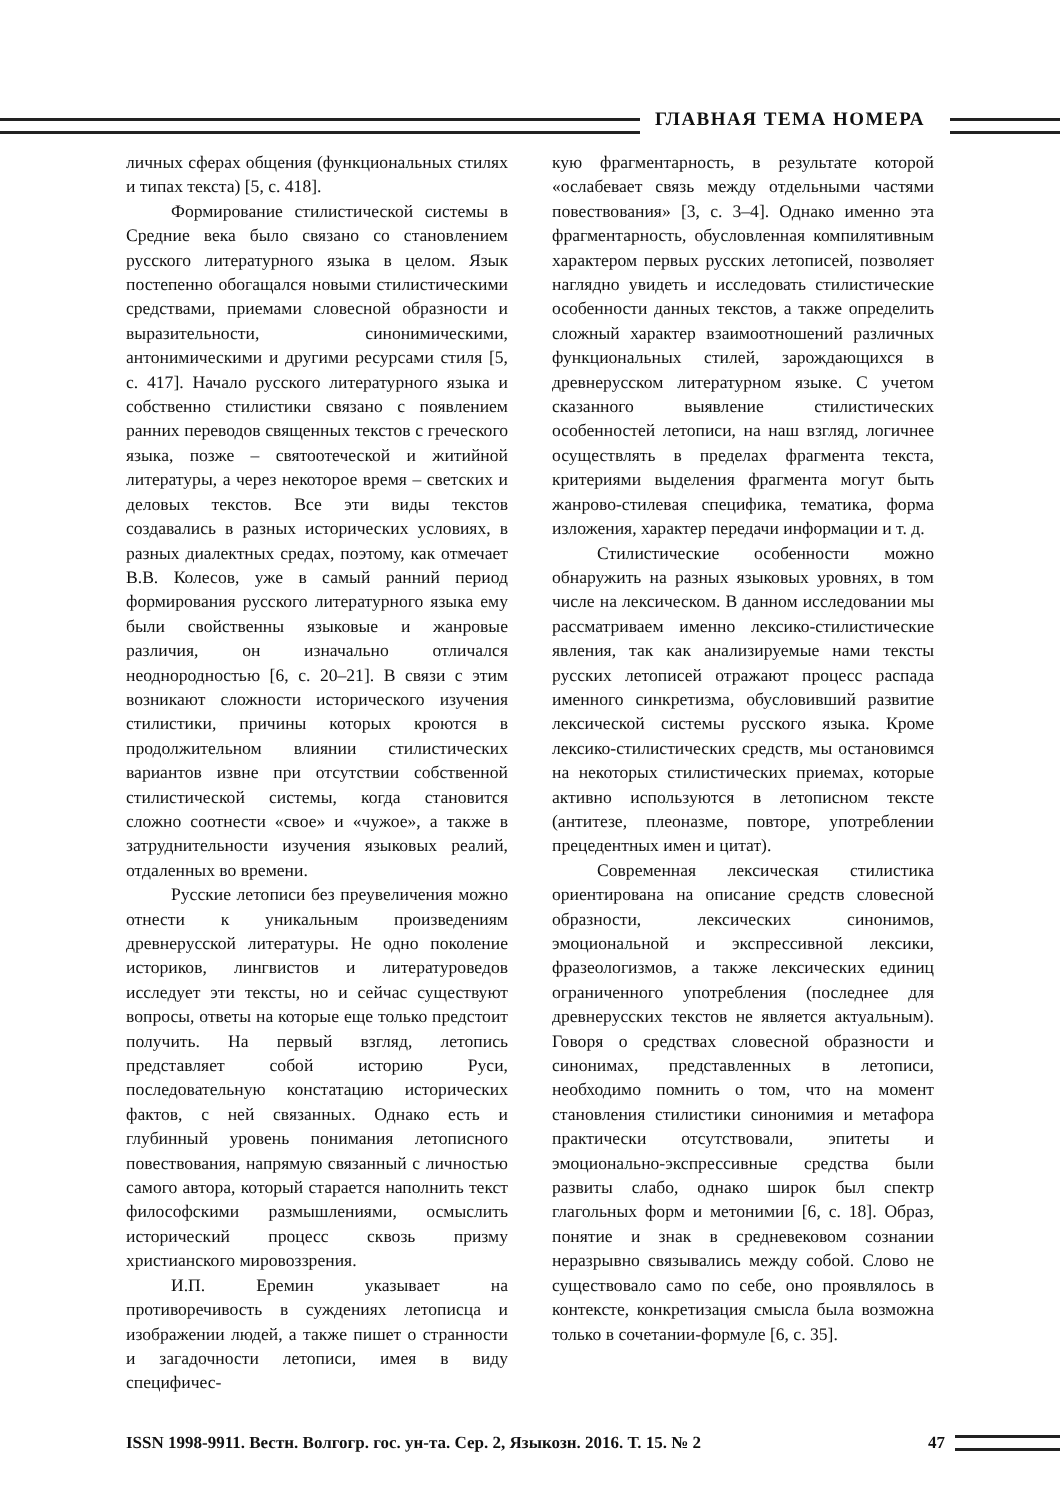ГЛАВНАЯ ТЕМА НОМЕРА
личных сферах общения (функциональных стилях и типах текста) [5, с. 418].
Формирование стилистической системы в Средние века было связано со становлением русского литературного языка в целом. Язык постепенно обогащался новыми стилистическими средствами, приемами словесной образности и выразительности, синонимическими, антонимическими и другими ресурсами стиля [5, с. 417]. Начало русского литературного языка и собственно стилистики связано с появлением ранних переводов священных текстов с греческого языка, позже – святоотеческой и житийной литературы, а через некоторое время – светских и деловых текстов. Все эти виды текстов создавались в разных исторических условиях, в разных диалектных средах, поэтому, как отмечает В.В. Колесов, уже в самый ранний период формирования русского литературного языка ему были свойственны языковые и жанровые различия, он изначально отличался неоднородностью [6, с. 20–21]. В связи с этим возникают сложности исторического изучения стилистики, причины которых кроются в продолжительном влиянии стилистических вариантов извне при отсутствии собственной стилистической системы, когда становится сложно соотнести «свое» и «чужое», а также в затруднительности изучения языковых реалий, отдаленных во времени.
Русские летописи без преувеличения можно отнести к уникальным произведениям древнерусской литературы. Не одно поколение историков, лингвистов и литературоведов исследует эти тексты, но и сейчас существуют вопросы, ответы на которые еще только предстоит получить. На первый взгляд, летопись представляет собой историю Руси, последовательную констатацию исторических фактов, с ней связанных. Однако есть и глубинный уровень понимания летописного повествования, напрямую связанный с личностью самого автора, который старается наполнить текст философскими размышлениями, осмыслить исторический процесс сквозь призму христианского мировоззрения.
И.П. Еремин указывает на противоречивость в суждениях летописца и изображении людей, а также пишет о странности и загадочности летописи, имея в виду специфичес-
кую фрагментарность, в результате которой «ослабевает связь между отдельными частями повествования» [3, с. 3–4]. Однако именно эта фрагментарность, обусловленная компилятивным характером первых русских летописей, позволяет наглядно увидеть и исследовать стилистические особенности данных текстов, а также определить сложный характер взаимоотношений различных функциональных стилей, зарождающихся в древнерусском литературном языке. С учетом сказанного выявление стилистических особенностей летописи, на наш взгляд, логичнее осуществлять в пределах фрагмента текста, критериями выделения фрагмента могут быть жанрово-стилевая специфика, тематика, форма изложения, характер передачи информации и т. д.
Стилистические особенности можно обнаружить на разных языковых уровнях, в том числе на лексическом. В данном исследовании мы рассматриваем именно лексико-стилистические явления, так как анализируемые нами тексты русских летописей отражают процесс распада именного синкретизма, обусловивший развитие лексической системы русского языка. Кроме лексико-стилистических средств, мы остановимся на некоторых стилистических приемах, которые активно используются в летописном тексте (антитезе, плеоназме, повторе, употреблении прецедентных имен и цитат).
Современная лексическая стилистика ориентирована на описание средств словесной образности, лексических синонимов, эмоциональной и экспрессивной лексики, фразеологизмов, а также лексических единиц ограниченного употребления (последнее для древнерусских текстов не является актуальным). Говоря о средствах словесной образности и синонимах, представленных в летописи, необходимо помнить о том, что на момент становления стилистики синонимия и метафора практически отсутствовали, эпитеты и эмоционально-экспрессивные средства были развиты слабо, однако широк был спектр глагольных форм и метонимии [6, с. 18]. Образ, понятие и знак в средневековом сознании неразрывно связывались между собой. Слово не существовало само по себе, оно проявлялось в контексте, конкретизация смысла была возможна только в сочетании-формуле [6, с. 35].
ISSN 1998-9911. Вестн. Волгогр. гос. ун-та. Сер. 2, Языкозн. 2016. Т. 15. № 2 47